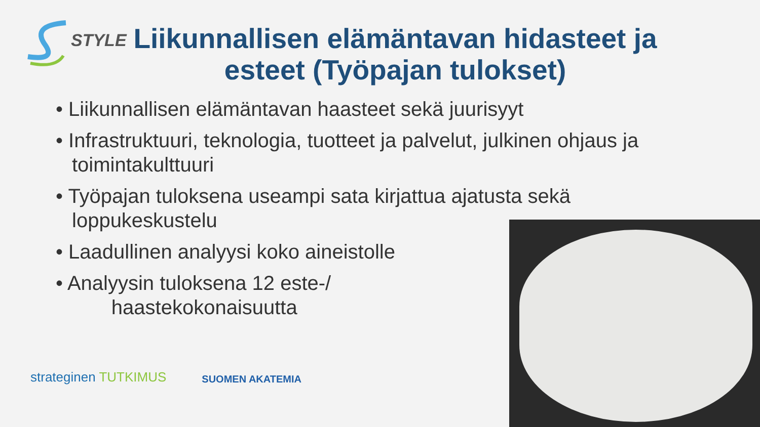STYLE
Liikunnallisen elämäntavan hidasteet ja esteet (Työpajan tulokset)
• Liikunnallisen elämäntavan haasteet sekä juurisyyt
• Infrastruktuuri, teknologia, tuotteet ja palvelut, julkinen ohjaus ja toimintakulttuuri
• Työpajan tuloksena useampi sata kirjattua ajatusta sekä loppukeskustelu
• Laadullinen analyysi koko aineistolle
• Analyysin tuloksena 12 este-/
haastekokonaisuutta
strateginen TUTKIMUS
SUOMEN AKATEMIA